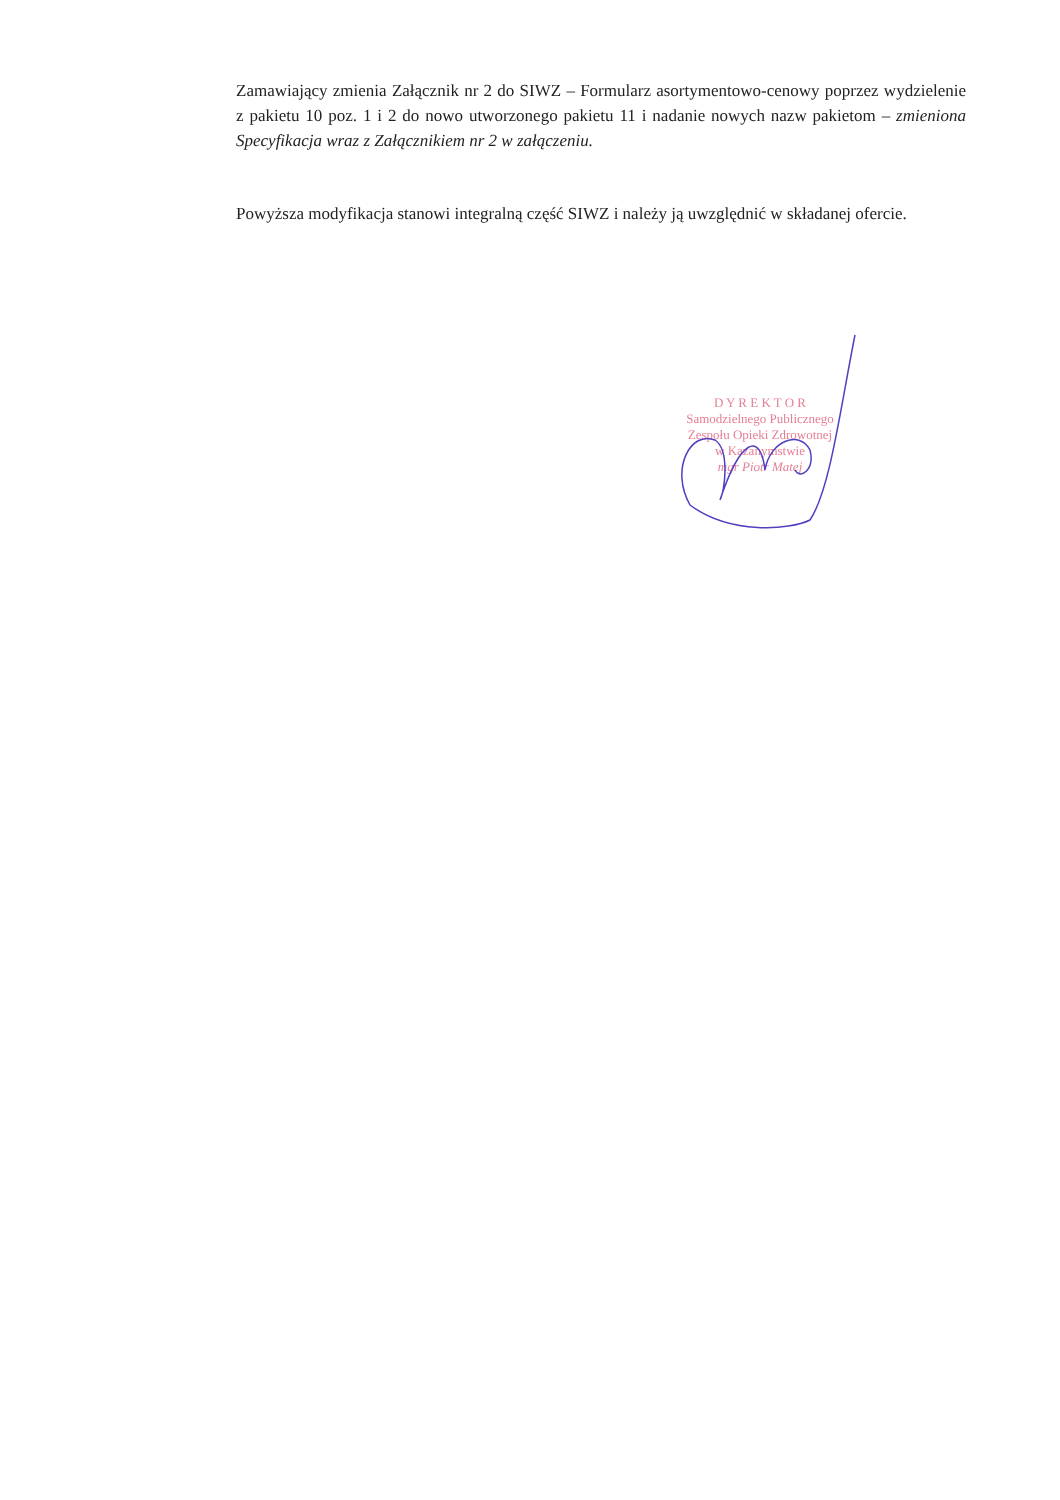Zamawiający zmienia Załącznik nr 2 do SIWZ – Formularz asortymentowo-cenowy poprzez wydzielenie z pakietu 10 poz. 1 i 2 do nowo utworzonego pakietu 11 i nadanie nowych nazw pakietom – zmieniona Specyfikacja wraz z Załącznikiem nr 2 w załączeniu.
Powyższa modyfikacja stanowi integralną część SIWZ i należy ją uwzględnić w składanej ofercie.
D Y R E K T O R
Samodzielnego Publicznego
Zespołu Opieki Zdrowotnej
w Kazanymstwie
mgr Piotr Matej